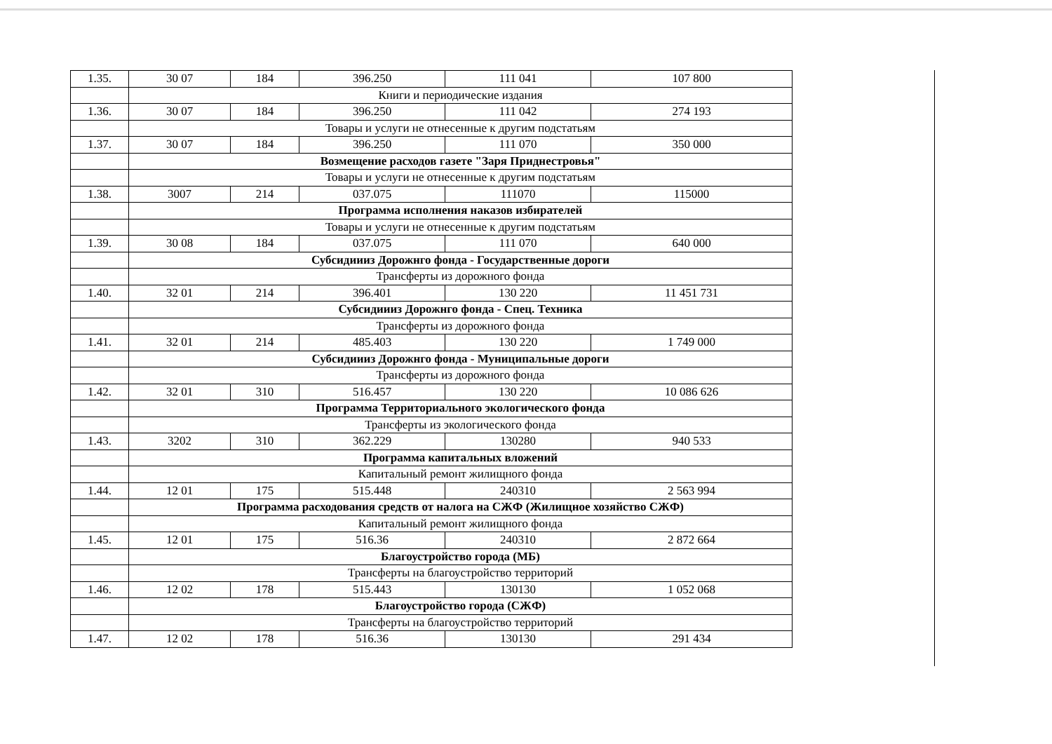| 1.35. | 30 07 | 184 | 396.250 | 111 041 | 107 800 |
| | Книги и периодические издания | | | | |
| 1.36. | 30 07 | 184 | 396.250 | 111 042 | 274 193 |
| | Товары и услуги не отнесенные к другим подстатьям | | | | |
| 1.37. | 30 07 | 184 | 396.250 | 111 070 | 350 000 |
| | Возмещение расходов газете "Заря Приднестровья" | | | | |
| | Товары и услуги не отнесенные к другим подстатьям | | | | |
| 1.38. | 3007 | 214 | 037.075 | 111070 | 115000 |
| | Программа исполнения наказов избирателей | | | | |
| | Товары и услуги не отнесенные к другим подстатьям | | | | |
| 1.39. | 30 08 | 184 | 037.075 | 111 070 | 640 000 |
| | Субсидиииз Дорожнго фонда - Государственные дороги | | | | |
| | Трансферты из дорожного фонда | | | | |
| 1.40. | 32 01 | 214 | 396.401 | 130 220 | 11 451 731 |
| | Субсидиииз Дорожнго фонда - Спец. Техника | | | | |
| | Трансферты из дорожного фонда | | | | |
| 1.41. | 32 01 | 214 | 485.403 | 130 220 | 1 749 000 |
| | Субсидиииз Дорожнго фонда - Муниципальные дороги | | | | |
| | Трансферты из дорожного фонда | | | | |
| 1.42. | 32 01 | 310 | 516.457 | 130 220 | 10 086 626 |
| | Программа Территориального экологического фонда | | | | |
| | Трансферты из экологического фонда | | | | |
| 1.43. | 3202 | 310 | 362.229 | 130280 | 940 533 |
| | Программа капитальных вложений | | | | |
| | Капитальный ремонт жилищного фонда | | | | |
| 1.44. | 12 01 | 175 | 515.448 | 240310 | 2 563 994 |
| | Программа расходования средств от налога на СЖФ (Жилищное хозяйство СЖФ) | | | | |
| | Капитальный ремонт жилищного фонда | | | | |
| 1.45. | 12 01 | 175 | 516.36 | 240310 | 2 872 664 |
| | Благоустройство города (МБ) | | | | |
| | Трансферты на благоустройство территорий | | | | |
| 1.46. | 12 02 | 178 | 515.443 | 130130 | 1 052 068 |
| | Благоустройство города (СЖФ) | | | | |
| | Трансферты на благоустройство территорий | | | | |
| 1.47. | 12 02 | 178 | 516.36 | 130130 | 291 434 |